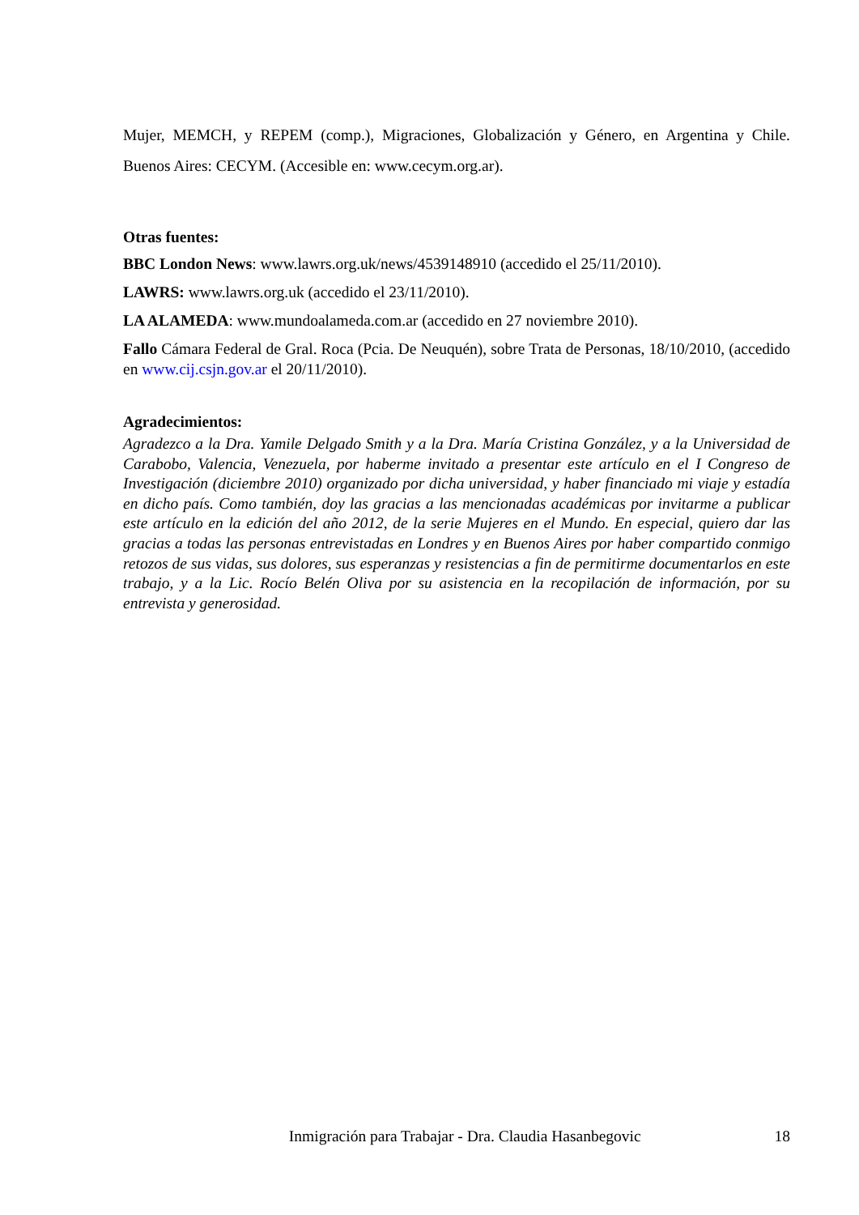Mujer, MEMCH, y REPEM (comp.), Migraciones, Globalización y Género, en Argentina y Chile. Buenos Aires: CECYM. (Accesible en: www.cecym.org.ar).
Otras fuentes:
BBC London News: www.lawrs.org.uk/news/4539148910 (accedido el 25/11/2010).
LAWRS: www.lawrs.org.uk (accedido el 23/11/2010).
LA ALAMEDA: www.mundoalameda.com.ar (accedido en 27 noviembre 2010).
Fallo Cámara Federal de Gral. Roca (Pcia. De Neuquén), sobre Trata de Personas, 18/10/2010, (accedido en www.cij.csjn.gov.ar el 20/11/2010).
Agradecimientos:
Agradezco a la Dra. Yamile Delgado Smith y a la Dra. María Cristina González, y a la Universidad de Carabobo, Valencia, Venezuela, por haberme invitado a presentar este artículo en el I Congreso de Investigación (diciembre 2010) organizado por dicha universidad, y haber financiado mi viaje y estadía en dicho país. Como también, doy las gracias a las mencionadas académicas por invitarme a publicar este artículo en la edición del año 2012, de la serie Mujeres en el Mundo. En especial, quiero dar las gracias a todas las personas entrevistadas en Londres y en Buenos Aires por haber compartido conmigo retozos de sus vidas, sus dolores, sus esperanzas y resistencias a fin de permitirme documentarlos en este trabajo, y a la Lic. Rocío Belén Oliva por su asistencia en la recopilación de información, por su entrevista y generosidad.
Inmigración para Trabajar - Dra. Claudia Hasanbegovic 18